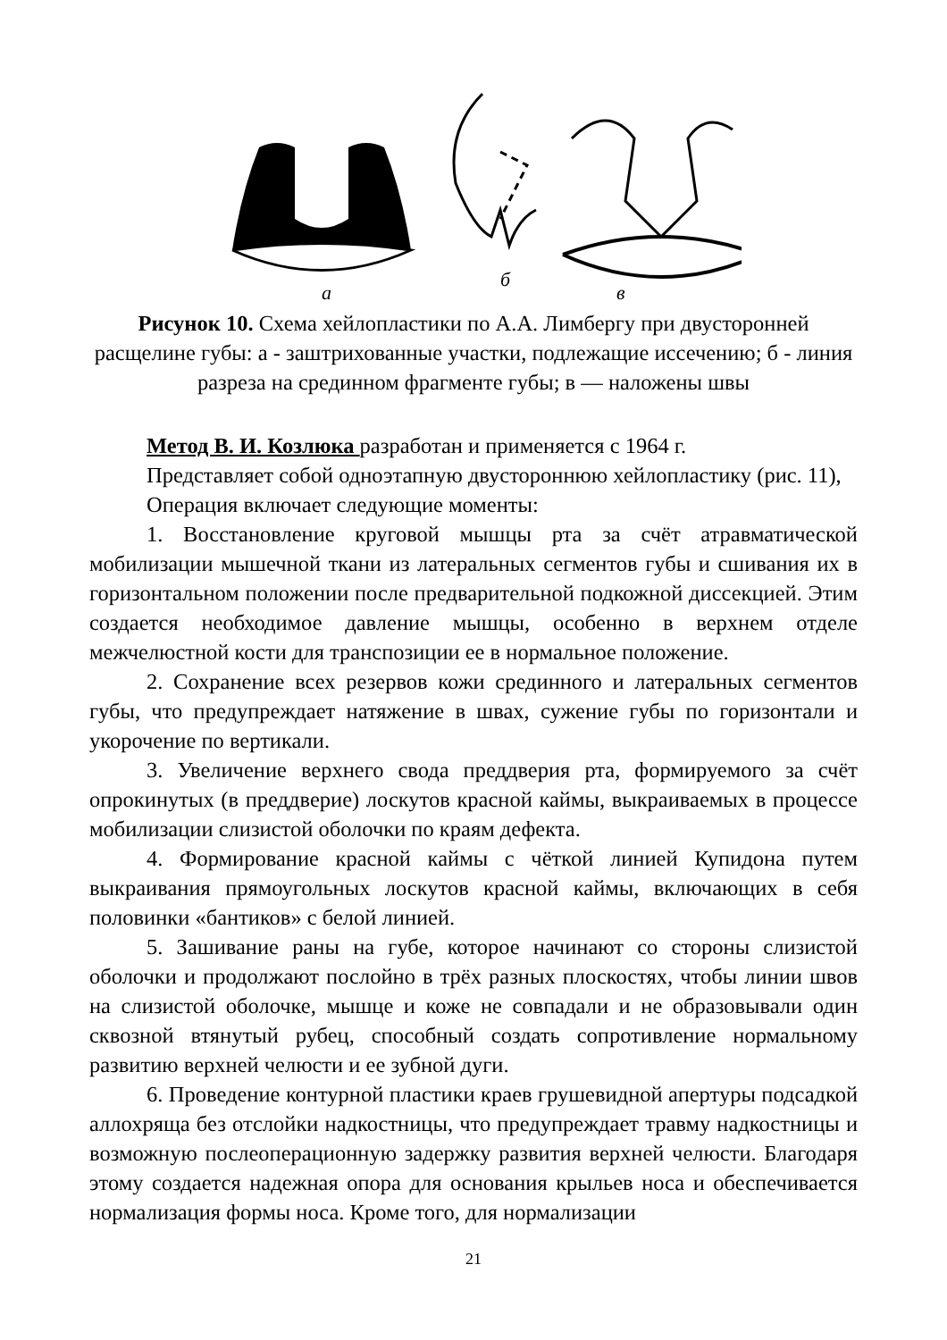а
б
в
Рисунок 10. Схема хейлопластики по А.А. Лимбергу при двусторонней расщелине губы: а - заштрихованные участки, подлежащие иссечению; б - линия разреза на срединном фрагменте губы; в — наложены швы
Метод В. И. Козлюка разработан и применяется с 1964 г.
Представляет собой одноэтапную двустороннюю хейлопластику (рис. 11),
Операция включает следующие моменты:
1. Восстановление круговой мышцы рта за счёт атравматической мобилизации мышечной ткани из латеральных сегментов губы и сшивания их в горизонтальном положении после предварительной подкожной диссекцией. Этим создается необходимое давление мышцы, особенно в верхнем отделе межчелюстной кости для транспозиции ее в нормальное положение.
2. Сохранение всех резервов кожи срединного и латеральных сегментов губы, что предупреждает натяжение в швах, сужение губы по горизонтали и укорочение по вертикали.
3. Увеличение верхнего свода преддверия рта, формируемого за счёт опрокинутых (в преддверие) лоскутов красной каймы, выкраиваемых в процессе мобилизации слизистой оболочки по краям дефекта.
4. Формирование красной каймы с чёткой линией Купидона путем выкраивания прямоугольных лоскутов красной каймы, включающих в себя половинки «бантиков» с белой линией.
5. Зашивание раны на губе, которое начинают со стороны слизистой оболочки и продолжают послойно в трёх разных плоскостях, чтобы линии швов на слизистой оболочке, мышце и коже не совпадали и не образовывали один сквозной втянутый рубец, способный создать сопротивление нормальному развитию верхней челюсти и ее зубной дуги.
6. Проведение контурной пластики краев грушевидной апертуры подсадкой аллохряща без отслойки надкостницы, что предупреждает травму надкостницы и возможную послеоперационную задержку развития верхней челюсти. Благодаря этому создается надежная опора для основания крыльев носа и обеспечивается нормализация формы носа. Кроме того, для нормализации
21